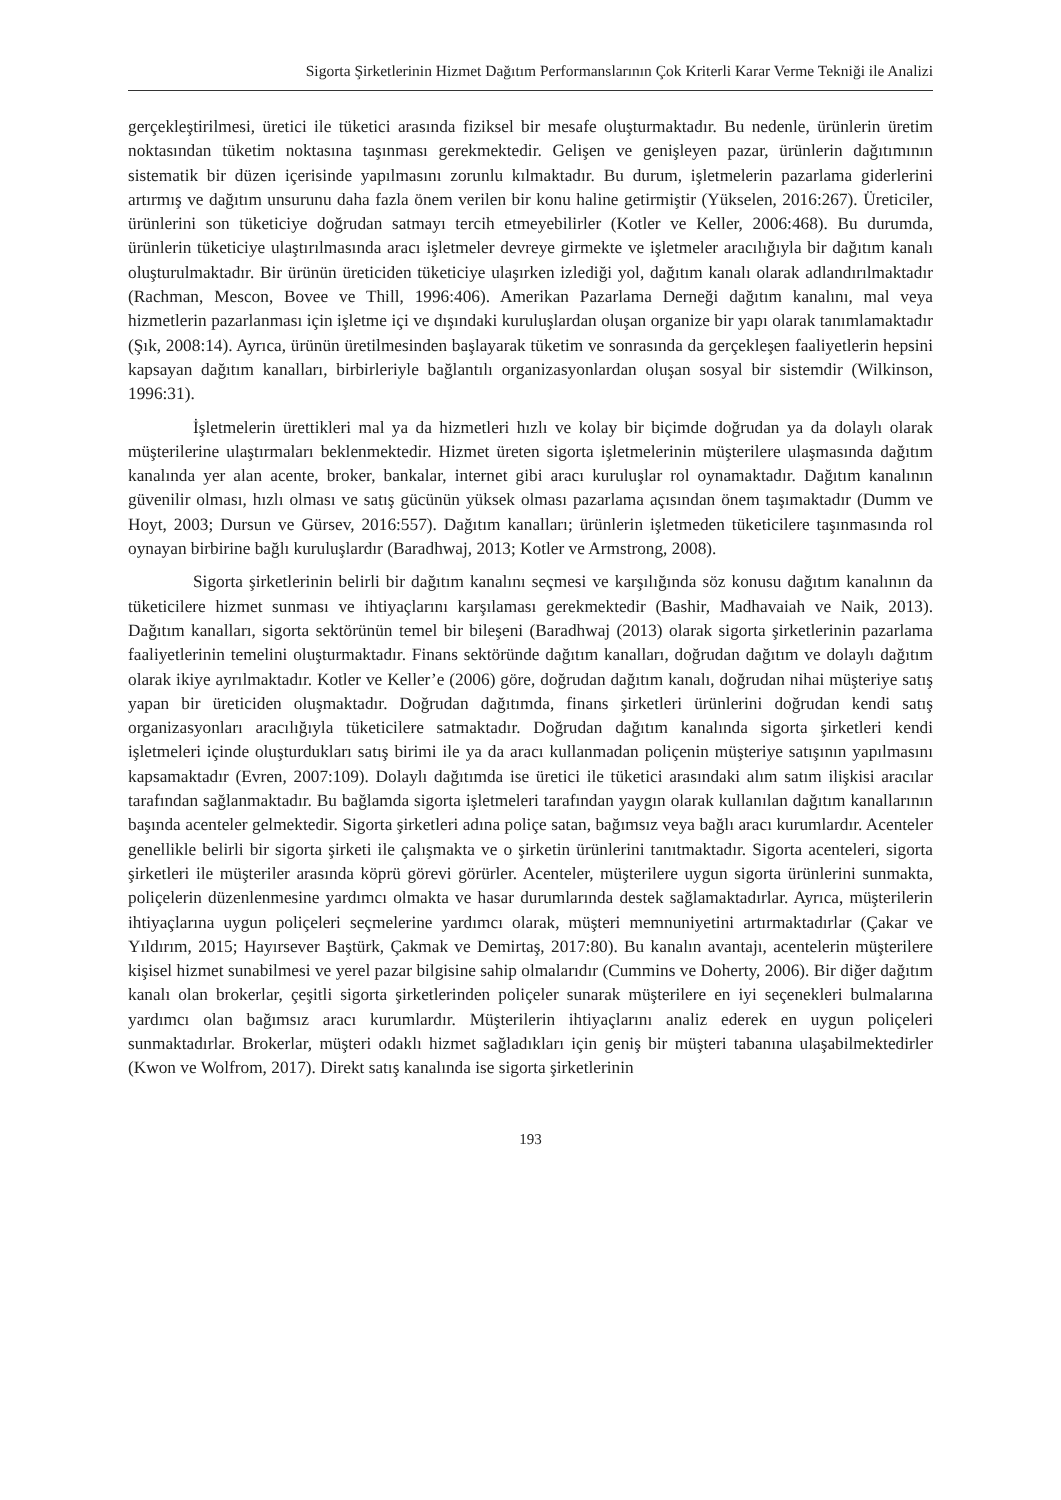Sigorta Şirketlerinin Hizmet Dağıtım Performanslarının Çok Kriterli Karar Verme Tekniği ile Analizi
gerçekleştirilmesi, üretici ile tüketici arasında fiziksel bir mesafe oluşturmaktadır. Bu nedenle, ürünlerin üretim noktasından tüketim noktasına taşınması gerekmektedir. Gelişen ve genişleyen pazar, ürünlerin dağıtımının sistematik bir düzen içerisinde yapılmasını zorunlu kılmaktadır. Bu durum, işletmelerin pazarlama giderlerini artırmış ve dağıtım unsurunu daha fazla önem verilen bir konu haline getirmiştir (Yükselen, 2016:267). Üreticiler, ürünlerini son tüketiciye doğrudan satmayı tercih etmeyebilirler (Kotler ve Keller, 2006:468). Bu durumda, ürünlerin tüketiciye ulaştırılmasında aracı işletmeler devreye girmekte ve işletmeler aracılığıyla bir dağıtım kanalı oluşturulmaktadır. Bir ürünün üreticiden tüketiciye ulaşırken izlediği yol, dağıtım kanalı olarak adlandırılmaktadır (Rachman, Mescon, Bovee ve Thill, 1996:406). Amerikan Pazarlama Derneği dağıtım kanalını, mal veya hizmetlerin pazarlanması için işletme içi ve dışındaki kuruluşlardan oluşan organize bir yapı olarak tanımlamaktadır (Şık, 2008:14). Ayrıca, ürünün üretilmesinden başlayarak tüketim ve sonrasında da gerçekleşen faaliyetlerin hepsini kapsayan dağıtım kanalları, birbirleriyle bağlantılı organizasyonlardan oluşan sosyal bir sistemdir (Wilkinson, 1996:31).
İşletmelerin ürettikleri mal ya da hizmetleri hızlı ve kolay bir biçimde doğrudan ya da dolaylı olarak müşterilerine ulaştırmaları beklenmektedir. Hizmet üreten sigorta işletmelerinin müşterilere ulaşmasında dağıtım kanalında yer alan acente, broker, bankalar, internet gibi aracı kuruluşlar rol oynamaktadır. Dağıtım kanalının güvenilir olması, hızlı olması ve satış gücünün yüksek olması pazarlama açısından önem taşımaktadır (Dumm ve Hoyt, 2003; Dursun ve Gürsev, 2016:557). Dağıtım kanalları; ürünlerin işletmeden tüketicilere taşınmasında rol oynayan birbirine bağlı kuruluşlardır (Baradhwaj, 2013; Kotler ve Armstrong, 2008).
Sigorta şirketlerinin belirli bir dağıtım kanalını seçmesi ve karşılığında söz konusu dağıtım kanalının da tüketicilere hizmet sunması ve ihtiyaçlarını karşılaması gerekmektedir (Bashir, Madhavaiah ve Naik, 2013). Dağıtım kanalları, sigorta sektörünün temel bir bileşeni (Baradhwaj (2013) olarak sigorta şirketlerinin pazarlama faaliyetlerinin temelini oluşturmaktadır. Finans sektöründe dağıtım kanalları, doğrudan dağıtım ve dolaylı dağıtım olarak ikiye ayrılmaktadır. Kotler ve Keller’e (2006) göre, doğrudan dağıtım kanalı, doğrudan nihai müşteriye satış yapan bir üreticiden oluşmaktadır. Doğrudan dağıtımda, finans şirketleri ürünlerini doğrudan kendi satış organizasyonları aracılığıyla tüketicilere satmaktadır. Doğrudan dağıtım kanalında sigorta şirketleri kendi işletmeleri içinde oluşturdukları satış birimi ile ya da aracı kullanmadan poliçenin müşteriye satışının yapılmasını kapsamaktadır (Evren, 2007:109). Dolaylı dağıtımda ise üretici ile tüketici arasındaki alım satım ilişkisi aracılar tarafından sağlanmaktadır. Bu bağlamda sigorta işletmeleri tarafından yaygın olarak kullanılan dağıtım kanallarının başında acenteler gelmektedir. Sigorta şirketleri adına poliçe satan, bağımsız veya bağlı aracı kurumlardır. Acenteler genellikle belirli bir sigorta şirketi ile çalışmakta ve o şirketin ürünlerini tanıtmaktadır. Sigorta acenteleri, sigorta şirketleri ile müşteriler arasında köprü görevi görürler. Acenteler, müşterilere uygun sigorta ürünlerini sunmakta, poliçelerin düzenlenmesine yardımcı olmakta ve hasar durumlarında destek sağlamaktadırlar. Ayrıca, müşterilerin ihtiyaçlarına uygun poliçeleri seçmelerine yardımcı olarak, müşteri memnuniyetini artırmaktadırlar (Çakar ve Yıldırım, 2015; Hayırsever Baştürk, Çakmak ve Demirtaş, 2017:80). Bu kanalın avantajı, acentelerin müşterilere kişisel hizmet sunabilmesi ve yerel pazar bilgisine sahip olmalarıdır (Cummins ve Doherty, 2006). Bir diğer dağıtım kanalı olan brokerlar, çeşitli sigorta şirketlerinden poliçeler sunarak müşterilere en iyi seçenekleri bulmalarına yardımcı olan bağımsız aracı kurumlardır. Müşterilerin ihtiyaçlarını analiz ederek en uygun poliçeleri sunmaktadırlar. Brokerlar, müşteri odaklı hizmet sağladıkları için geniş bir müşteri tabanına ulaşabilmektedirler (Kwon ve Wolfrom, 2017). Direkt satış kanalında ise sigorta şirketlerinin
193